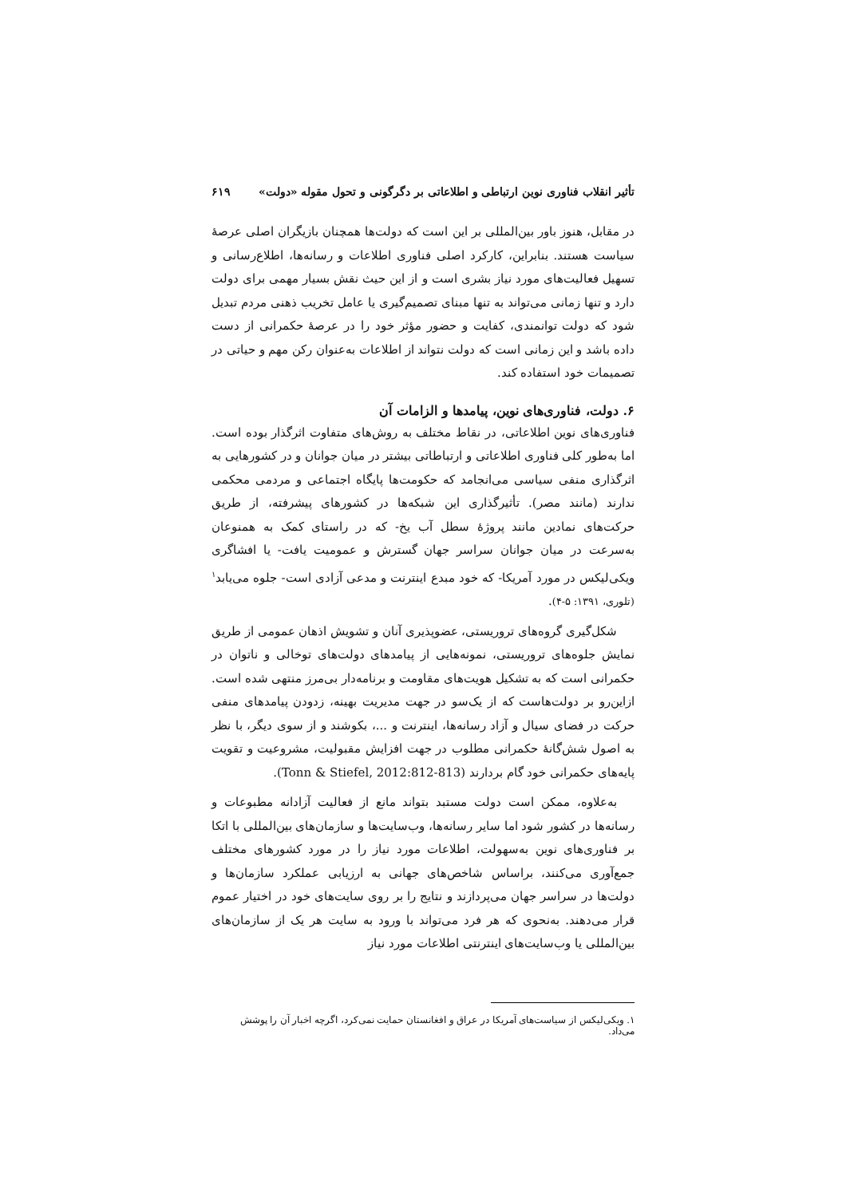تأثیر انقلاب فناوری نوین ارتباطی و اطلاعاتی بر دگرگونی و تحول مقوله «دولت» ۶۱۹
در مقابل، هنوز باور بین‌المللی بر این است که دولت‌ها همچنان بازیگران اصلی عرصهٔ سیاست هستند. بنابراین، کارکرد اصلی فناوری اطلاعات و رسانه‌ها، اطلاع‌رسانی و تسهیل فعالیت‌های مورد نیاز بشری است و از این حیث نقش بسیار مهمی برای دولت دارد و تنها زمانی می‌تواند به تنها مبنای تصمیم‌گیری یا عامل تخریب ذهنی مردم تبدیل شود که دولت توانمندی، کفایت و حضور مؤثر خود را در عرصهٔ حکمرانی از دست داده باشد و این زمانی است که دولت نتواند از اطلاعات به‌عنوان رکن مهم و حیاتی در تصمیمات خود استفاده کند.
۶. دولت، فناوری‌های نوین، پیامدها و الزامات آن
فناوری‌های نوین اطلاعاتی، در نقاط مختلف به روش‌های متفاوت اثرگذار بوده است. اما به‌طور کلی فناوری اطلاعاتی و ارتباطاتی بیشتر در میان جوانان و در کشورهایی به اثرگذاری منفی سیاسی می‌انجامد که حکومت‌ها پایگاه اجتماعی و مردمی محکمی ندارند (مانند مصر). تأثیرگذاری این شبکه‌ها در کشورهای پیشرفته، از طریق حرکت‌های نمادین مانند پروژهٔ سطل آب یخ- که در راستای کمک به همنوعان به‌سرعت در میان جوانان سراسر جهان گسترش و عمومیت یافت- یا افشاگری ویکی‌لیکس در مورد آمریکا- که خود مبدع اینترنت و مدعی آزادی است- جلوه می‌یابد<sup>۱</sup> (تلوری، ۱۳۹۱: ۵-۴).
شکل‌گیری گروه‌های تروریستی، عضوپذیری آنان و تشویش اذهان عمومی از طریق نمایش جلوه‌های تروریستی، نمونه‌هایی از پیامدهای دولت‌های توخالی و ناتوان در حکمرانی است که به تشکیل هویت‌های مقاومت و برنامه‌دار بی‌مرز منتهی شده است. ازاین‌رو بر دولت‌هاست که از یک‌سو در جهت مدیریت بهینه، زدودن پیامدهای منفی حرکت در فضای سیال و آزاد رسانه‌ها، اینترنت و ...، بکوشند و از سوی دیگر، با نظر به اصول شش‌گانهٔ حکمرانی مطلوب در جهت افزایش مقبولیت، مشروعیت و تقویت پایه‌های حکمرانی خود گام بردارند (Tonn & Stiefel, 2012:812-813).
به‌علاوه، ممکن است دولت مستبد بتواند مانع از فعالیت آزادانه مطبوعات و رسانه‌ها در کشور شود اما سایر رسانه‌ها، وب‌سایت‌ها و سازمان‌های بین‌المللی با اتکا بر فناوری‌های نوین به‌سهولت، اطلاعات مورد نیاز را در مورد کشورهای مختلف جمع‌آوری می‌کنند، براساس شاخص‌های جهانی به ارزیابی عملکرد سازمان‌ها و دولت‌ها در سراسر جهان می‌پردازند و نتایج را بر روی سایت‌های خود در اختیار عموم قرار می‌دهند. به‌نحوی که هر فرد می‌تواند با ورود به سایت هر یک از سازمان‌های بین‌المللی یا وب‌سایت‌های اینترنتی اطلاعات مورد نیاز
۱. ویکی‌لیکس از سیاست‌های آمریکا در عراق و افغانستان حمایت نمی‌کرد، اگرچه اخبار آن را پوشش می‌داد.